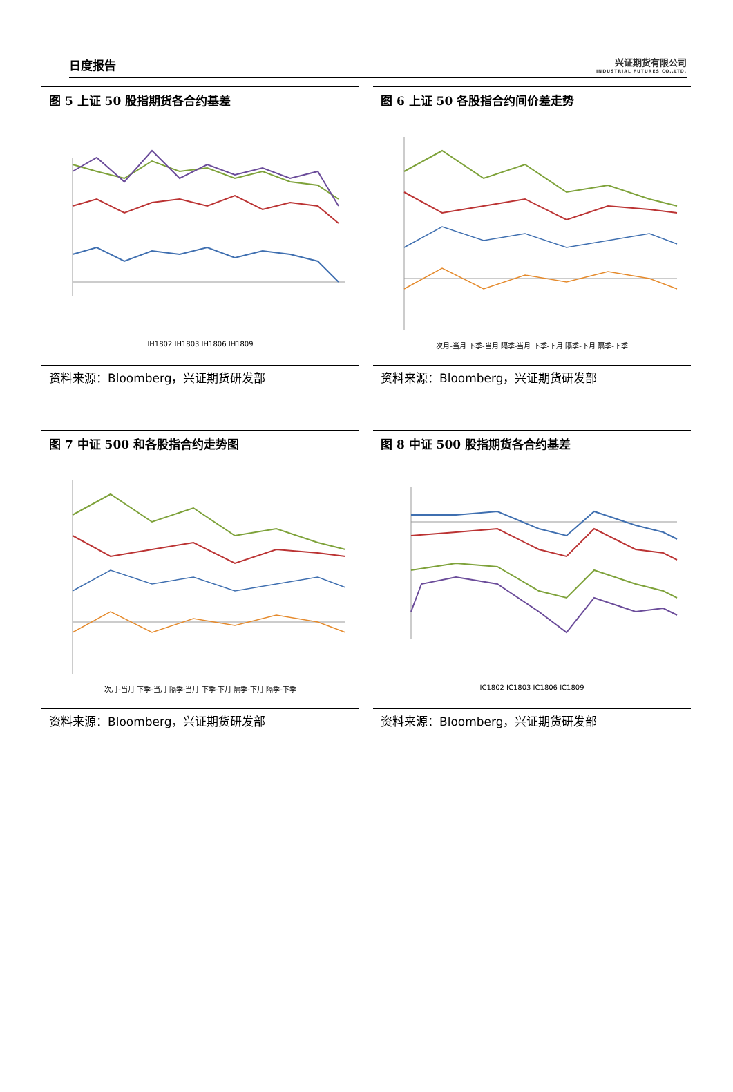日度报告
兴证期货有限公司
INDUSTRIAL FUTURES CO.,LTD.
图 5 上证 50 股指期货各合约基差
IH1802 IH1803 IH1806 IH1809
资料来源：Bloomberg，兴证期货研发部
图 6 上证 50 各股指合约间价差走势
次月-当月 下季-当月 隔季-当月 下季-下月 隔季-下月 隔季-下季
资料来源：Bloomberg，兴证期货研发部
图 7 中证 500 和各股指合约走势图
次月-当月 下季-当月 隔季-当月 下季-下月 隔季-下月 隔季-下季
资料来源：Bloomberg，兴证期货研发部
图 8 中证 500 股指期货各合约基差
IC1802 IC1803 IC1806 IC1809
资料来源：Bloomberg，兴证期货研发部